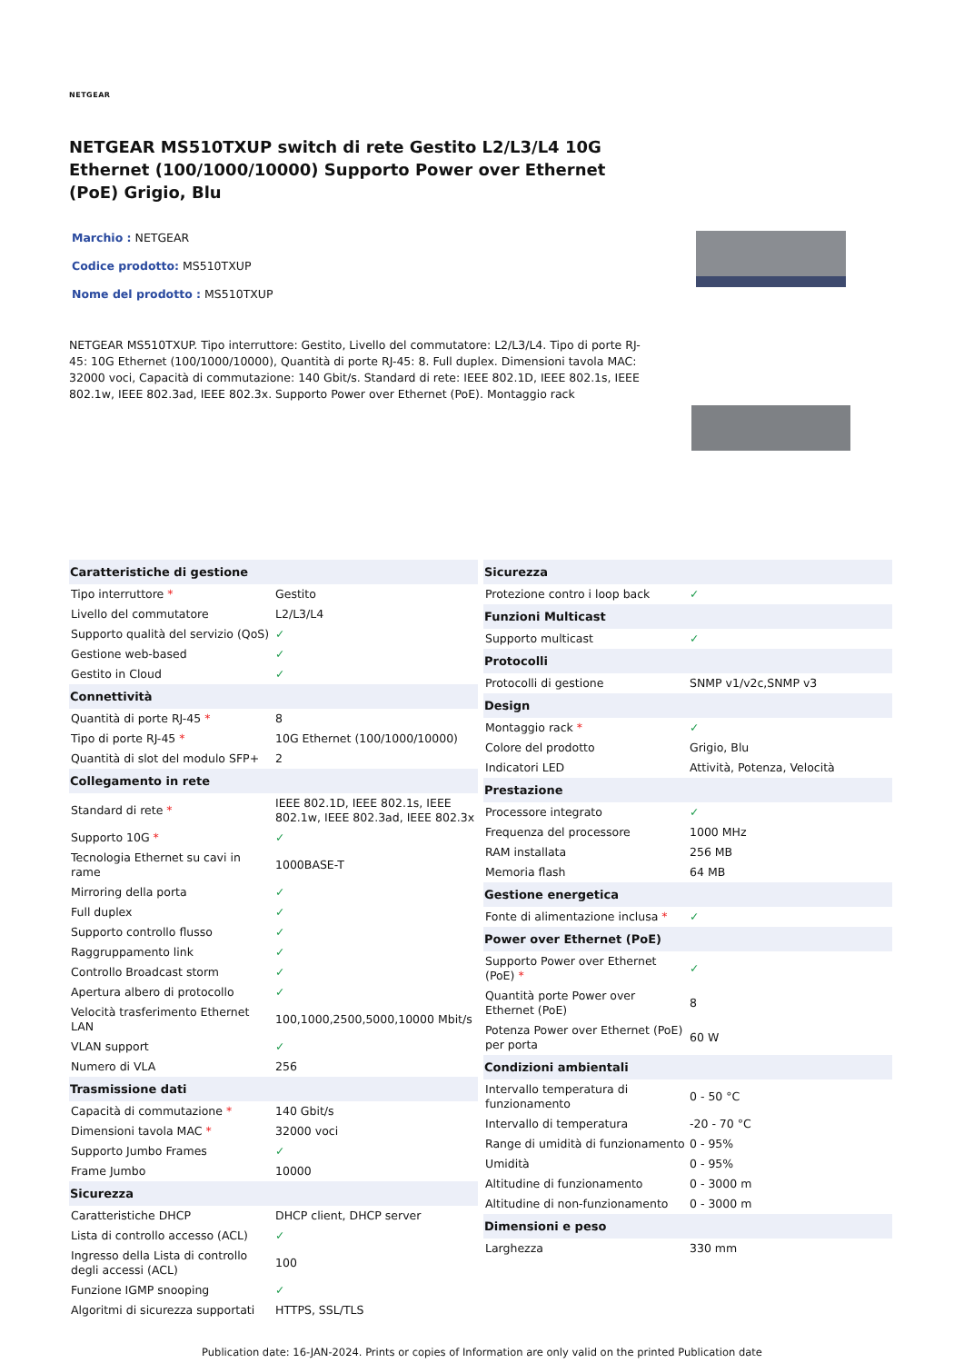NETGEAR
NETGEAR MS510TXUP switch di rete Gestito L2/L3/L4 10G Ethernet (100/1000/10000) Supporto Power over Ethernet (PoE) Grigio, Blu
Marchio : NETGEAR
Codice prodotto: MS510TXUP
Nome del prodotto : MS510TXUP
NETGEAR MS510TXUP. Tipo interruttore: Gestito, Livello del commutatore: L2/L3/L4. Tipo di porte RJ-45: 10G Ethernet (100/1000/10000), Quantità di porte RJ-45: 8. Full duplex. Dimensioni tavola MAC: 32000 voci, Capacità di commutazione: 140 Gbit/s. Standard di rete: IEEE 802.1D, IEEE 802.1s, IEEE 802.1w, IEEE 802.3ad, IEEE 802.3x. Supporto Power over Ethernet (PoE). Montaggio rack
| Caratteristiche di gestione | |
| --- | --- |
| Tipo interruttore * | Gestito |
| Livello del commutatore | L2/L3/L4 |
| Supporto qualità del servizio (QoS) | ✓ |
| Gestione web-based | ✓ |
| Gestito in Cloud | ✓ |
| Connettività | |
| Quantità di porte RJ-45 * | 8 |
| Tipo di porte RJ-45 * | 10G Ethernet (100/1000/10000) |
| Quantità di slot del modulo SFP+ | 2 |
| Collegamento in rete | |
| Standard di rete * | IEEE 802.1D, IEEE 802.1s, IEEE 802.1w, IEEE 802.3ad, IEEE 802.3x |
| Supporto 10G * | ✓ |
| Tecnologia Ethernet su cavi in rame | 1000BASE-T |
| Mirroring della porta | ✓ |
| Full duplex | ✓ |
| Supporto controllo flusso | ✓ |
| Raggruppamento link | ✓ |
| Controllo Broadcast storm | ✓ |
| Apertura albero di protocollo | ✓ |
| Velocità trasferimento Ethernet LAN | 100,1000,2500,5000,10000 Mbit/s |
| VLAN support | ✓ |
| Numero di VLA | 256 |
| Trasmissione dati | |
| Capacità di commutazione * | 140 Gbit/s |
| Dimensioni tavola MAC * | 32000 voci |
| Supporto Jumbo Frames | ✓ |
| Frame Jumbo | 10000 |
| Sicurezza | |
| Caratteristiche DHCP | DHCP client, DHCP server |
| Lista di controllo accesso (ACL) | ✓ |
| Ingresso della Lista di controllo degli accessi (ACL) | 100 |
| Funzione IGMP snooping | ✓ |
| Algoritmi di sicurezza supportati | HTTPS, SSL/TLS |
| Sicurezza | |
| --- | --- |
| Protezione contro i loop back | ✓ |
| Funzioni Multicast | |
| Supporto multicast | ✓ |
| Protocolli | |
| Protocolli di gestione | SNMP v1/v2c,SNMP v3 |
| Design | |
| Montaggio rack * | ✓ |
| Colore del prodotto | Grigio, Blu |
| Indicatori LED | Attività, Potenza, Velocità |
| Prestazione | |
| Processore integrato | ✓ |
| Frequenza del processore | 1000 MHz |
| RAM installata | 256 MB |
| Memoria flash | 64 MB |
| Gestione energetica | |
| Fonte di alimentazione inclusa * | ✓ |
| Power over Ethernet (PoE) | |
| Supporto Power over Ethernet (PoE) * | ✓ |
| Quantità porte Power over Ethernet (PoE) | 8 |
| Potenza Power over Ethernet (PoE) per porta | 60 W |
| Condizioni ambientali | |
| Intervallo temperatura di funzionamento | 0 - 50 °C |
| Intervallo di temperatura | -20 - 70 °C |
| Range di umidità di funzionamento | 0 - 95% |
| Umidità | 0 - 95% |
| Altitudine di funzionamento | 0 - 3000 m |
| Altitudine di non-funzionamento | 0 - 3000 m |
| Dimensioni e peso | |
| Larghezza | 330 mm |
Publication date: 16-JAN-2024. Prints or copies of Information are only valid on the printed Publication date